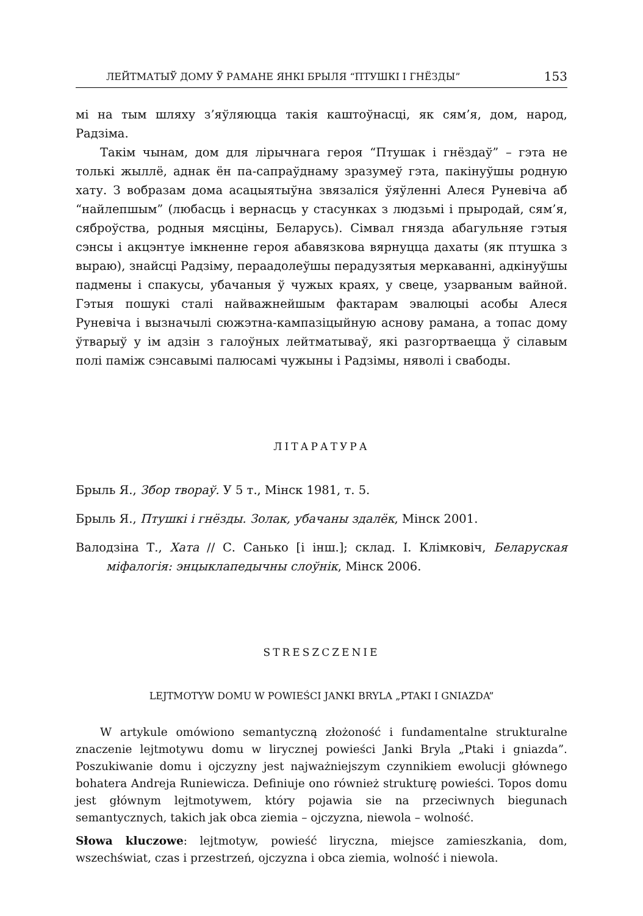ЛЕЙТМАТЫЎ ДОМУ Ў РАМАНЕ ЯНКІ БРЫЛЯ “ПТУШКІ І ГНЁЗДЫ” 153
мі на тым шляху з’яўляюцца такія каштоўнасці, як сям’я, дом, народ, Радзіма.
Такім чынам, дом для лірычнага героя “Птушак і гнёздаў” – гэта не толькі жыллё, аднак ён па-сапраўднаму зразумеў гэта, пакінуўшы родную хату. З вобразам дома асацыятыўна звязаліся ўяўленні Алеся Руневіча аб “найлепшым” (любасць і вернасць у стасунках з людзьмі і прыродай, сям’я, сяброўства, родныя мясціны, Беларусь). Сімвал гнязда абагульняе гэтыя сэнсы і акцэнтуе імкненне героя абавязкова вярнуцца дахаты (як птушка з выраю), знайсці Радзіму, пераадолеўшы перадузятыя меркаванні, адкінуўшы падмены і спакусы, убачаныя ў чужых краях, у свеце, узарваным вайной. Гэтыя пошукі сталі найважнейшым фактарам эвалюцыі асобы Алеся Руневіча і вызначылі сюжэтна-кампазіцыйную аснову рамана, а топас дому ўтварыў у ім адзін з галоўных лейтматываў, які разгортваецца ў сілавым полі паміж сэнсавымі палюсамі чужыны і Радзімы, няволі і свабоды.
ЛІТАРАТУРА
Брыль Я., Збор твораў. У 5 т., Мінск 1981, т. 5.
Брыль Я., Птушкі і гнёзды. Золак, убачаны здалёк, Мінск 2001.
Валодзіна Т., Хата // С. Санько [і інш.]; склад. І. Клімковіч, Беларуская міфалогія: энцыклапедычны слоўнік, Мінск 2006.
STRESZCZENIE
LEJTMOTYW DOMU W POWIEŚCI JANKI BRYLA „PTAKI I GNIAZDA”
W artykule omówiono semantyczną złożoność i fundamentalne strukturalne znaczenie lejtmotywu domu w lirycznej powieści Janki Bryla „Ptaki i gniazda”. Poszukiwanie domu i ojczyzny jest najważniejszym czynnikiem ewolucji głównego bohatera Andreja Runiewicza. Definiuje ono również strukturę powieści. Topos domu jest głównym lejtmotywem, który pojawia sie na przeciwnych biegunach semantycznych, takich jak obca ziemia – ojczyzna, niewola – wolność.
Słowa kluczowe: lejtmotyw, powieść liryczna, miejsce zamieszkania, dom, wszechświat, czas i przestrzeń, ojczyzna i obca ziemia, wolność i niewola.